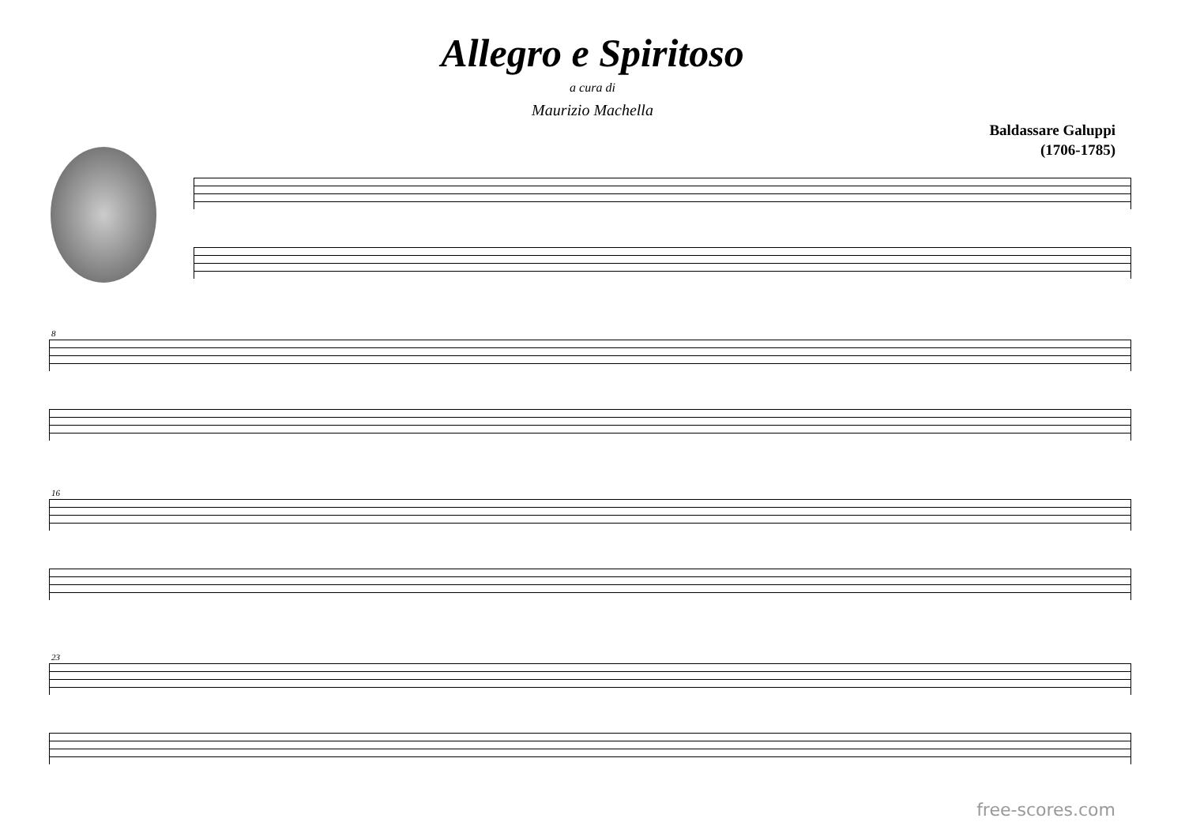Allegro e Spiritoso
a cura di
Maurizio Machella
Baldassare Galuppi
(1706-1785)
8
16
23
free-scores.com